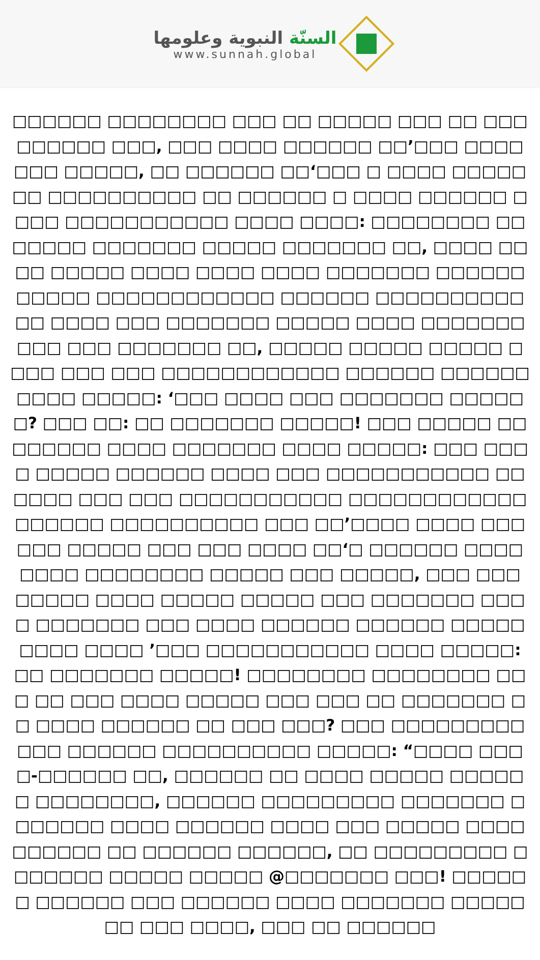السنّة النبوية وعلومها
www.sunnah.global
□□□□□□ □□□□□□□□ □□□ □□ □□□□□ □□□ □□ □□□□□□□□□ □□□, □□□ □□□□ □□□□□□ □□’□□□ □□□□ □□□ □□□□□, □□ □□□□□□ □□‘□□□ □ □□□□ □□□□□□□ □□□□□□□□□□ □□ □□□□□□ □ □□□□ □□□□□□ □□□□ □□□□□□□□□□□ □□□□ □□□□: □□□□□□□□ □□□□□□□ □□□□□□□ □□□□□ □□□□□□□ □□, □□□□ □□□□ □□□□□ □□□□ □□□□ □□□□ □□□□□□□ □□□□□□□□□□□ □□□□□□□□□□□□ □□□□□□ □□□□□□□□□□□□ □□□□ □□□ □□□□□□□ □□□□□ □□□□ □□□□□□□□□□ □□□ □□□□□□□ □□, □□□□□ □□□□□ □□□□□ □□□□ □□□ □□□ □□□□□□□□□□□□ □□□□□□ □□□□□□□□□□ □□□□□: ‘□□□ □□□□ □□□ □□□□□□□ □□□□□□? □□□ □□: □□ □□□□□□□ □□□□□! □□□ □□□□□ □□□□□□□□ □□□□ □□□□□□□ □□□□ □□□□□: □□□ □□□□ □□□□□ □□□□□□ □□□□ □□□ □□□□□□□□□□□ □□□□□□ □□□ □□□ □□□□□□□□□□□ □□□□□□□□□□□□ □□□□□□ □□□□□□□□□□ □□□ □□’□□□□ □□□□ □□□□□□ □□□□□ □□□ □□□ □□□□ □□‘□ □□□□□□ □□□□ □□□□ □□□□□□□□ □□□□□ □□□ □□□□□, □□□ □□□ □□□□□ □□□□ □□□□□ □□□□□ □□□ □□□□□□□ □□□□ □□□□□□□ □□□ □□□□ □□□□□□ □□□□□□ □□□□□ □□□□ □□□□ ’□□□ □□□□□□□□□□□ □□□□ □□□□□: □□ □□□□□□□ □□□□□! □□□□□□□□ □□□□□□□□ □□□ □□ □□□ □□□□ □□□□□ □□□ □□□ □□ □□□□□□□ □□ □□□□ □□□□□□ □□ □□□ □□□? □□□ □□□□□□□□□□□□ □□□□□□ □□□□□□□□□□ □□□□□: “□□□□ □□□□-□□□□□□ □□, □□□□□□ □□ □□□□ □□□□□ □□□□□□ □□□□□□□□, □□□□□□ □□□□□□□□□ □□□□□□□ □□□□□□□ □□□□ □□□□□□ □□□□ □□□ □□□□□ □□□□ □□□□□□ □□ □□□□□□ □□□□□□, □□ □□□□□□□□□ □□□□□□□ □□□□□ □□□□□ @□□□□□□□ □□□! □□□□□□ □□□□□□ □□□ □□□□□□ □□□□ □□□□□□□ □□□□□□□ □□□ □□□□, □□□ □□ □□□□□□